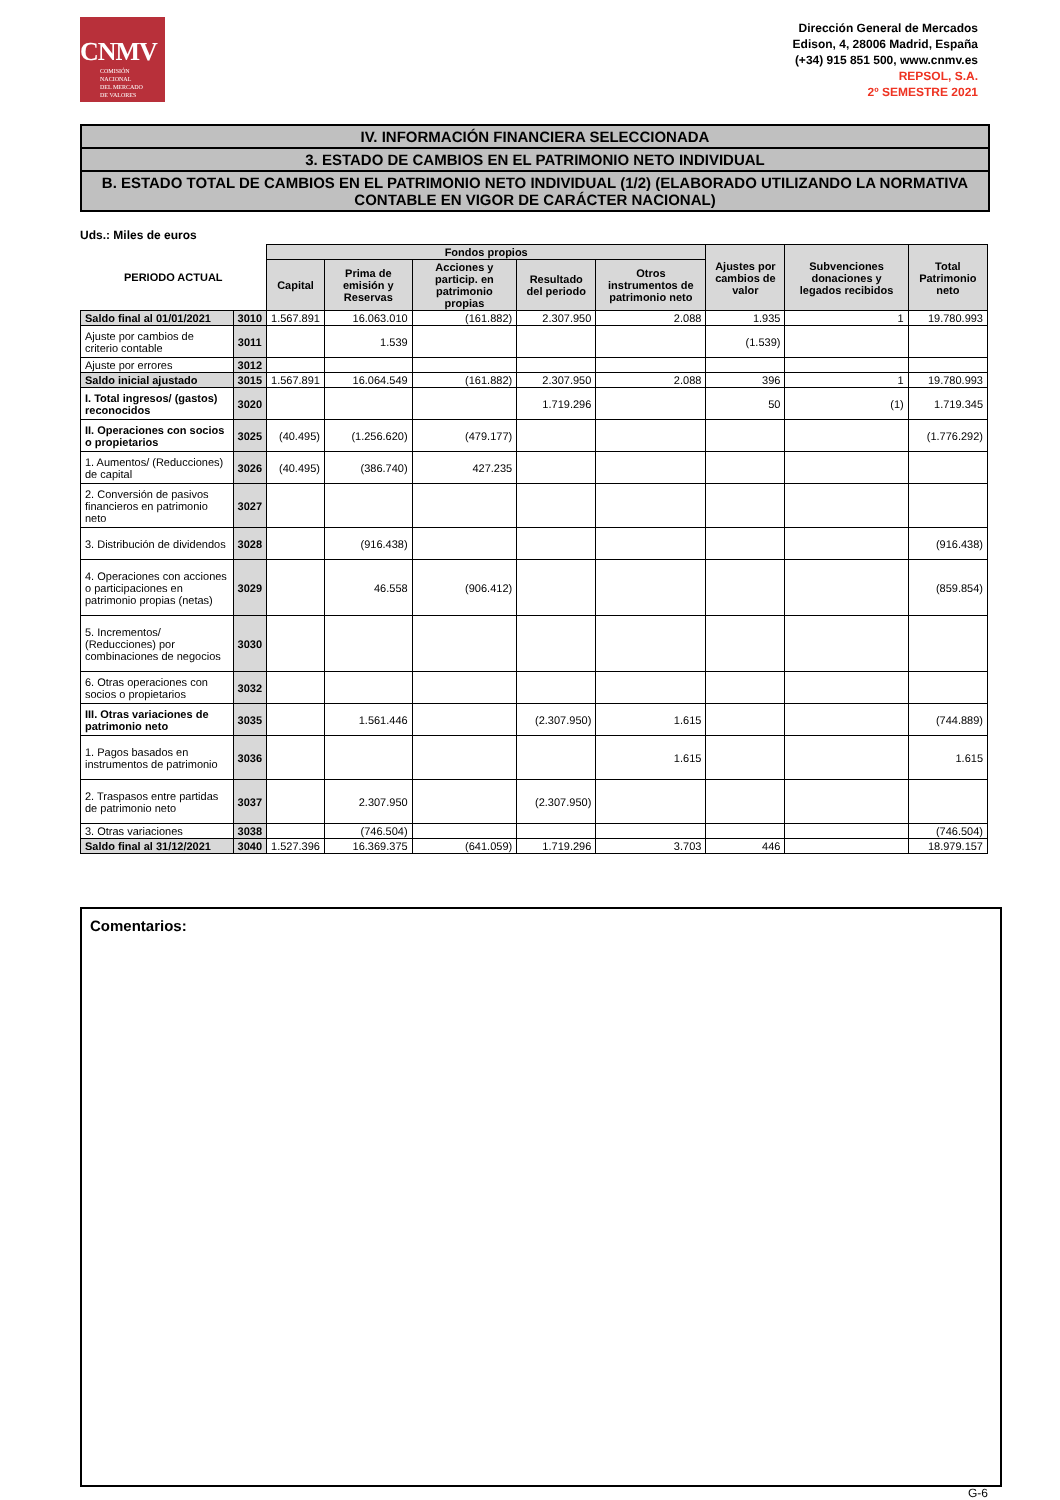CNMV
COMISIÓN
NACIONAL
DEL MERCADO
DE VALORES
Dirección General de Mercados
Edison, 4, 28006 Madrid, España
(+34) 915 851 500, www.cnmv.es
REPSOL, S.A.
2º SEMESTRE 2021
IV. INFORMACIÓN FINANCIERA SELECCIONADA
3. ESTADO DE CAMBIOS EN EL PATRIMONIO NETO INDIVIDUAL
B. ESTADO TOTAL DE CAMBIOS EN EL PATRIMONIO NETO INDIVIDUAL (1/2) (ELABORADO UTILIZANDO LA NORMATIVA CONTABLE EN VIGOR DE CARÁCTER NACIONAL)
Uds.: Miles de euros
| PERIODO ACTUAL | | Fondos propios | | | | | Ajustes por cambios de valor | Subvenciones donaciones y legados recibidos | Total Patrimonio neto |
| --- | --- | --- | --- | --- | --- | --- | --- | --- | --- |
| | | Capital | Prima de emisión y Reservas | Acciones y particip. en patrimonio propias | Resultado del periodo | Otros instrumentos de patrimonio neto | | | |
| Saldo final al 01/01/2021 | 3010 | 1.567.891 | 16.063.010 | (161.882) | 2.307.950 | 2.088 | 1.935 | 1 | 19.780.993 |
| Ajuste por cambios de criterio contable | 3011 | | 1.539 | | | | (1.539) | | |
| Ajuste por errores | 3012 | | | | | | | | |
| Saldo inicial ajustado | 3015 | 1.567.891 | 16.064.549 | (161.882) | 2.307.950 | 2.088 | 396 | 1 | 19.780.993 |
| I. Total ingresos/ (gastos) reconocidos | 3020 | | | | 1.719.296 | | 50 | (1) | 1.719.345 |
| II. Operaciones con socios o propietarios | 3025 | (40.495) | (1.256.620) | (479.177) | | | | | (1.776.292) |
| 1. Aumentos/ (Reducciones) de capital | 3026 | (40.495) | (386.740) | 427.235 | | | | | |
| 2. Conversión de pasivos financieros en patrimonio neto | 3027 | | | | | | | | |
| 3. Distribución de dividendos | 3028 | | (916.438) | | | | | | (916.438) |
| 4. Operaciones con acciones o participaciones en patrimonio propias (netas) | 3029 | | 46.558 | (906.412) | | | | | (859.854) |
| 5. Incrementos/ (Reducciones) por combinaciones de negocios | 3030 | | | | | | | | |
| 6. Otras operaciones con socios o propietarios | 3032 | | | | | | | | |
| III. Otras variaciones de patrimonio neto | 3035 | | 1.561.446 | | (2.307.950) | 1.615 | | | (744.889) |
| 1. Pagos basados en instrumentos de patrimonio | 3036 | | | | | 1.615 | | | 1.615 |
| 2. Traspasos entre partidas de patrimonio neto | 3037 | | 2.307.950 | | (2.307.950) | | | | |
| 3. Otras variaciones | 3038 | | (746.504) | | | | | | (746.504) |
| Saldo final al 31/12/2021 | 3040 | 1.527.396 | 16.369.375 | (641.059) | 1.719.296 | 3.703 | 446 | | 18.979.157 |
Comentarios:
G-6